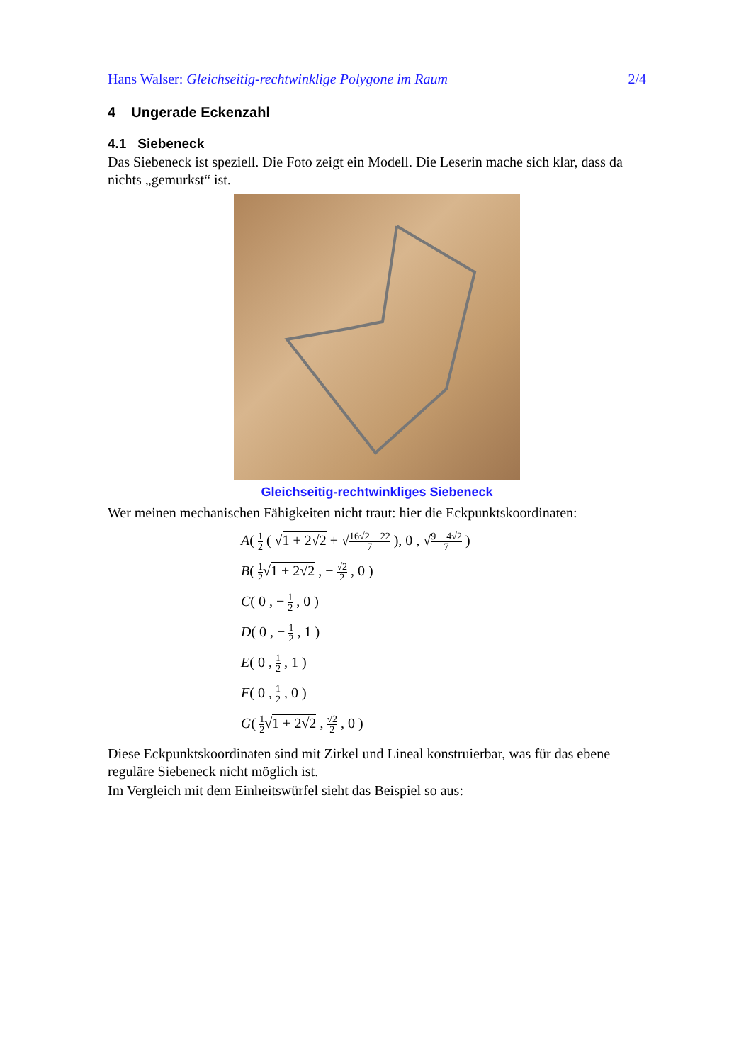Hans Walser: Gleichseitig-rechtwinklige Polygone im Raum 2/4
4 Ungerade Eckenzahl
4.1 Siebeneck
Das Siebeneck ist speziell. Die Foto zeigt ein Modell. Die Leserin mache sich klar, dass da nichts „gemurkst“ ist.
Gleichseitig-rechtwinkliges Siebeneck
Wer meinen mechanischen Fähigkeiten nicht traut: hier die Eckpunktskoordinaten:
A( 1 2 ( √1 + 2√2 + √16√2 − 22 7 ), 0 , √9 − 4√2 7 )
B( 1 2√1 + 2√2 , − √2 2 , 0 )
C( 0 , − 1 2 , 0 )
D( 0 , − 1 2 , 1 )
E( 0 , 1 2 , 1 )
F( 0 , 1 2 , 0 )
G( 1 2√1 + 2√2 , √2 2 , 0 )
Diese Eckpunktskoordinaten sind mit Zirkel und Lineal konstruierbar, was für das ebe­ne reguläre Siebeneck nicht möglich ist.
Im Vergleich mit dem Einheitswürfel sieht das Beispiel so aus: